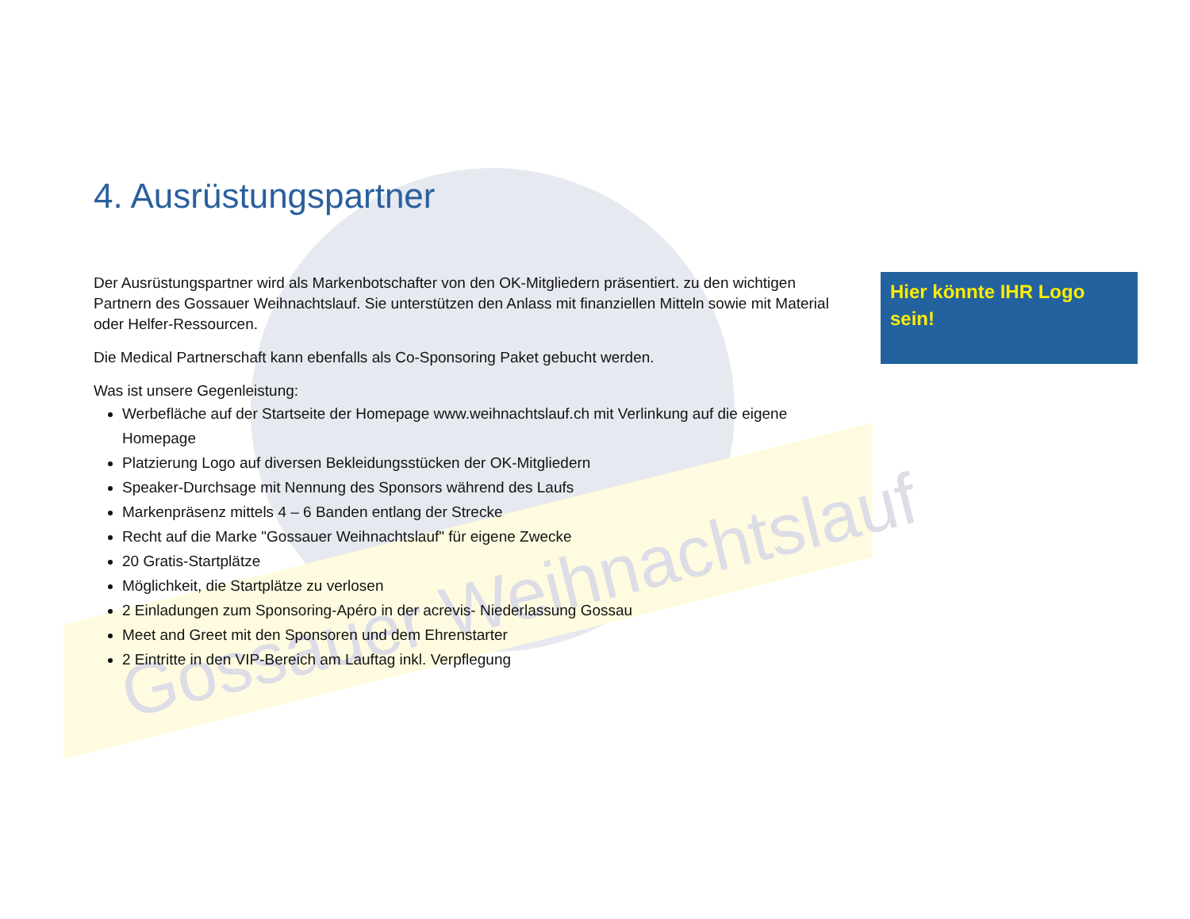Gossauer Weihnachtslauf
4. Ausrüstungspartner
Der Ausrüstungspartner wird als Markenbotschafter von den OK-Mitgliedern präsentiert. zu den wichtigen Partnern des Gossauer Weihnachtslauf. Sie unterstützen den Anlass mit finanziellen Mitteln sowie mit Material oder Helfer-Ressourcen.
Die Medical Partnerschaft kann ebenfalls als Co-Sponsoring Paket gebucht werden.
Was ist unsere Gegenleistung:
Werbefläche auf der Startseite der Homepage www.weihnachtslauf.ch mit Verlinkung auf die eigene Homepage
Platzierung Logo auf diversen Bekleidungsstücken der OK-Mitgliedern
Speaker-Durchsage mit Nennung des Sponsors während des Laufs
Markenpräsenz mittels 4 – 6 Banden entlang der Strecke
Recht auf die Marke "Gossauer Weihnachtslauf" für eigene Zwecke
20 Gratis-Startplätze
Möglichkeit, die Startplätze zu verlosen
2 Einladungen zum Sponsoring-Apéro in der acrevis- Niederlassung Gossau
Meet and Greet mit den Sponsoren und dem Ehrenstarter
2 Eintritte in den VIP-Bereich am Lauftag inkl. Verpflegung
Hier könnte IHR Logo sein!